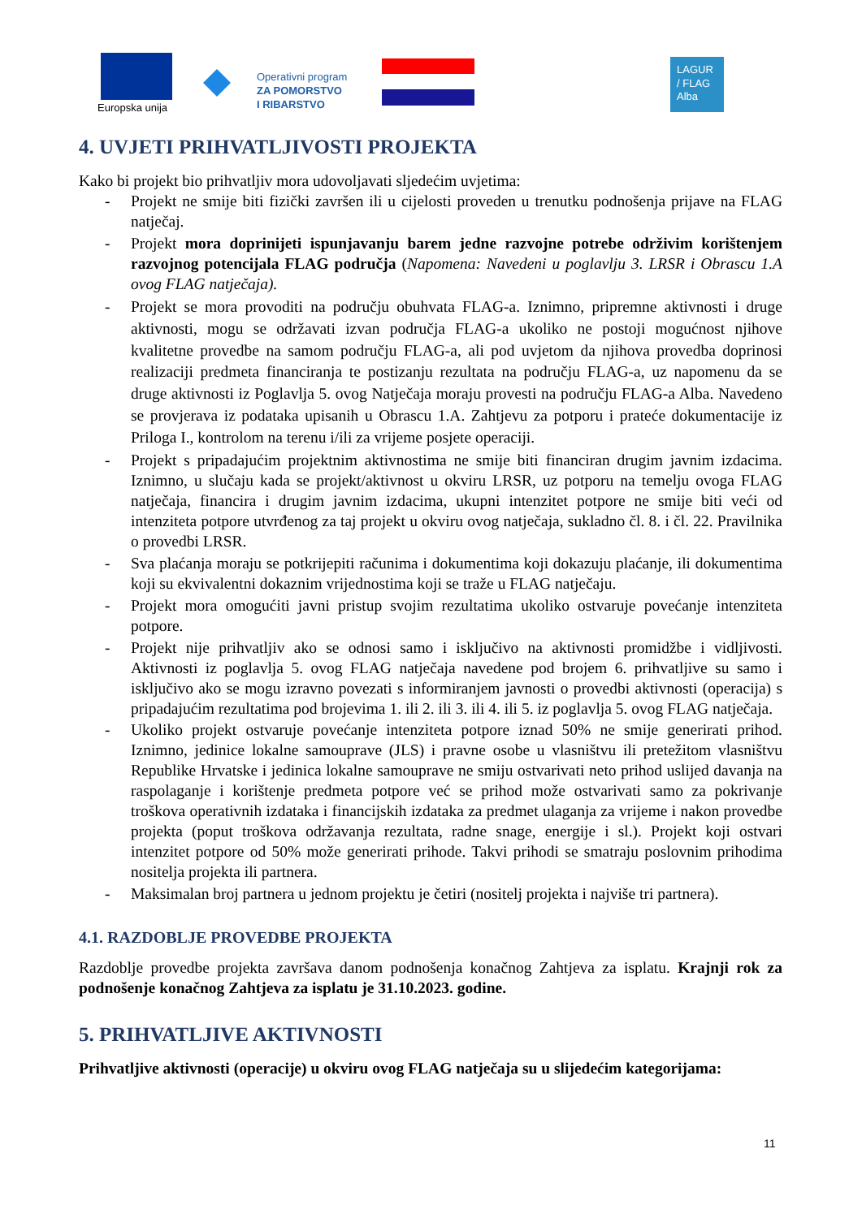Europska unija
Operativni program
ZA POMORSTVO
I RIBARSTVO
LAGUR
/ FLAG
Alba
4. UVJETI PRIHVATLJIVOSTI PROJEKTA
Kako bi projekt bio prihvatljiv mora udovoljavati sljedećim uvjetima:
- Projekt ne smije biti fizički završen ili u cijelosti proveden u trenutku podnošenja prijave na FLAG natječaj.
- Projekt mora doprinijeti ispunjavanju barem jedne razvojne potrebe održivim korištenjem razvojnog potencijala FLAG područja (Napomena: Navedeni u poglavlju 3. LRSR i Obrascu 1.A ovog FLAG natječaja).
- Projekt se mora provoditi na području obuhvata FLAG-a. Iznimno, pripremne aktivnosti i druge aktivnosti, mogu se održavati izvan područja FLAG-a ukoliko ne postoji mogućnost njihove kvalitetne provedbe na samom području FLAG-a, ali pod uvjetom da njihova provedba doprinosi realizaciji predmeta financiranja te postizanju rezultata na području FLAG-a, uz napomenu da se druge aktivnosti iz Poglavlja 5. ovog Natječaja moraju provesti na području FLAG-a Alba. Navedeno se provjerava iz podataka upisanih u Obrascu 1.A. Zahtjevu za potporu i prateće dokumentacije iz Priloga I., kontrolom na terenu i/ili za vrijeme posjete operaciji.
- Projekt s pripadajućim projektnim aktivnostima ne smije biti financiran drugim javnim izdacima. Iznimno, u slučaju kada se projekt/aktivnost u okviru LRSR, uz potporu na temelju ovoga FLAG natječaja, financira i drugim javnim izdacima, ukupni intenzitet potpore ne smije biti veći od intenziteta potpore utvrđenog za taj projekt u okviru ovog natječaja, sukladno čl. 8. i čl. 22. Pravilnika o provedbi LRSR.
- Sva plaćanja moraju se potkrijepiti računima i dokumentima koji dokazuju plaćanje, ili dokumentima koji su ekvivalentni dokaznim vrijednostima koji se traže u FLAG natječaju.
- Projekt mora omogućiti javni pristup svojim rezultatima ukoliko ostvaruje povećanje intenziteta potpore.
- Projekt nije prihvatljiv ako se odnosi samo i isključivo na aktivnosti promidžbe i vidljivosti. Aktivnosti iz poglavlja 5. ovog FLAG natječaja navedene pod brojem 6. prihvatljive su samo i isključivo ako se mogu izravno povezati s informiranjem javnosti o provedbi aktivnosti (operacija) s pripadajućim rezultatima pod brojevima 1. ili 2. ili 3. ili 4. ili 5. iz poglavlja 5. ovog FLAG natječaja.
- Ukoliko projekt ostvaruje povećanje intenziteta potpore iznad 50% ne smije generirati prihod. Iznimno, jedinice lokalne samouprave (JLS) i pravne osobe u vlasništvu ili pretežitom vlasništvu Republike Hrvatske i jedinica lokalne samouprave ne smiju ostvarivati neto prihod uslijed davanja na raspolaganje i korištenje predmeta potpore već se prihod može ostvarivati samo za pokrivanje troškova operativnih izdataka i financijskih izdataka za predmet ulaganja za vrijeme i nakon provedbe projekta (poput troškova održavanja rezultata, radne snage, energije i sl.). Projekt koji ostvari intenzitet potpore od 50% može generirati prihode. Takvi prihodi se smatraju poslovnim prihodima nositelja projekta ili partnera.
- Maksimalan broj partnera u jednom projektu je četiri (nositelj projekta i najviše tri partnera).
4.1. RAZDOBLJE PROVEDBE PROJEKTA
Razdoblje provedbe projekta završava danom podnošenja konačnog Zahtjeva za isplatu. Krajnji rok za podnošenje konačnog Zahtjeva za isplatu je 31.10.2023. godine.
5. PRIHVATLJIVE AKTIVNOSTI
Prihvatljive aktivnosti (operacije) u okviru ovog FLAG natječaja su u slijedećim kategorijama:
11